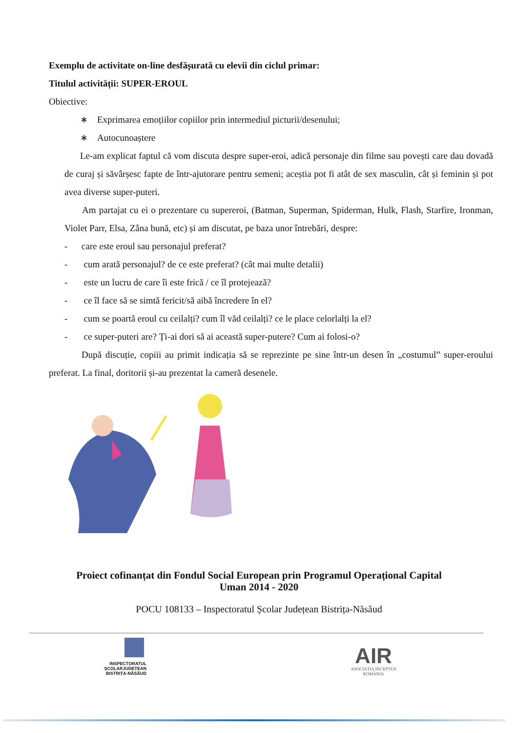Exemplu de activitate on-line desfășurată cu elevii din ciclul primar:
Titulul activității: SUPER-EROUL
Obiective:
∗ Exprimarea emoțiilor copiilor prin intermediul picturii/desenului;
∗ Autocunoaștere
Le-am explicat faptul că vom discuta despre super-eroi, adică personaje din filme sau povești care dau dovadă de curaj și săvârșesc fapte de într-ajutorare pentru semeni; aceștia pot fi atât de sex masculin, cât și feminin și pot avea diverse super-puteri.
Am partajat cu ei o prezentare cu supereroi, (Batman, Superman, Spiderman, Hulk, Flash, Starfire, Ironman, Violet Parr, Elsa, Zâna bună, etc) și am discutat, pe baza unor întrebări, despre:
- care este eroul sau personajul preferat?
- cum arată personajul? de ce este preferat? (cât mai multe detalii)
- este un lucru de care îi este frică / ce îl protejează?
- ce îl face să se simtă fericit/să aibă încredere în el?
- cum se poartă eroul cu ceilalți? cum îl văd ceilalți? ce le place celorlalți la el?
- ce super-puteri are? Ți-ai dori să ai această super-putere? Cum ai folosi-o?
După discuție, copiii au primit indicația să se reprezinte pe sine într-un desen în „costumul” super-eroului preferat. La final, doritorii și-au prezentat la cameră desenele.
Proiect cofinanțat din Fondul Social European prin Programul Operațional Capital
Uman 2014 - 2020
POCU 108133 – Inspectoratul Școlar Județean Bistrița-Năsăud
INSPECTORATUL ȘCOLARJUDEȚEAN
BISTRIȚA-NĂSĂUD
AIR
ASOCIAȚIA INCEPTUS ROMÂNIA